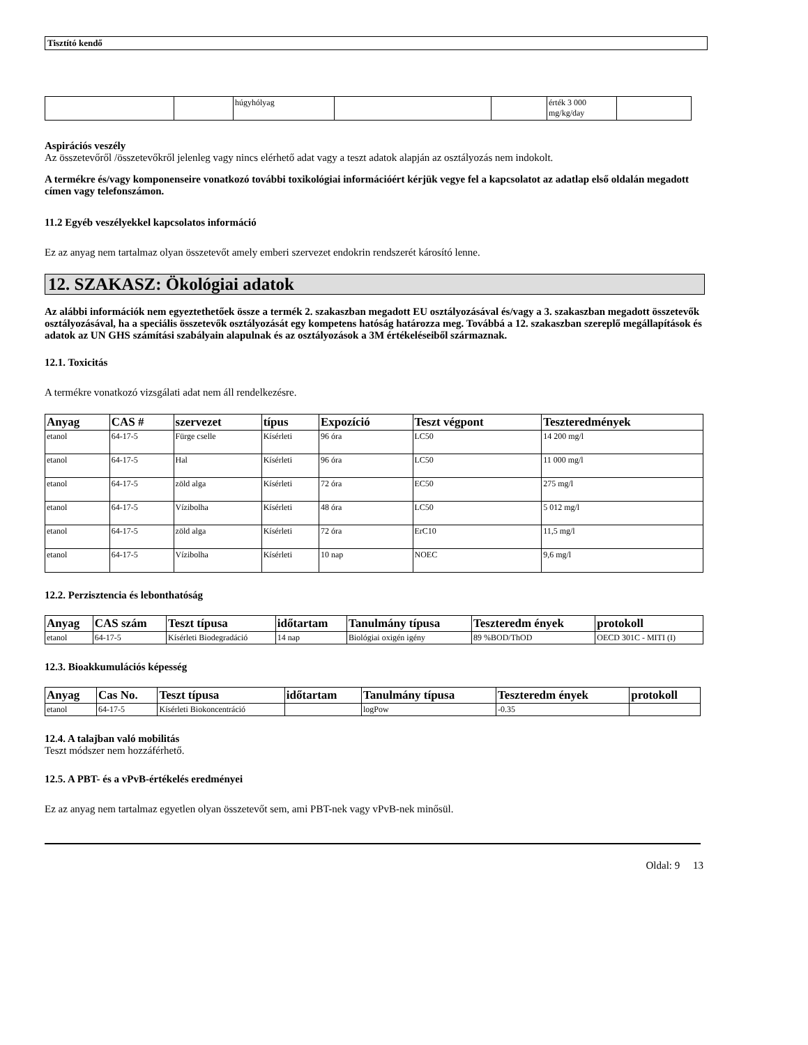Tisztító kendő
| | | húgyhólyag | | | érték 3 000 mg/kg/day | |
Aspirációs veszély
Az összetevőről /összetevőkről jelenleg vagy nincs elérhető adat vagy a teszt adatok alapján az osztályozás nem indokolt.
A termékre és/vagy komponenseire vonatkozó további toxikológiai információért kérjük vegye fel a kapcsolatot az adatlap első oldalán megadott címen vagy telefonszámon.
11.2 Egyéb veszélyekkel kapcsolatos információ
Ez az anyag nem tartalmaz olyan összetevőt amely emberi szervezet endokrin rendszerét károsító lenne.
12. SZAKASZ: Ökológiai adatok
Az alábbi információk nem egyeztethetőek össze a termék 2. szakaszban megadott EU osztályozásával és/vagy a 3. szakaszban megadott összetevők osztályozásával, ha a speciális összetevők osztályozását egy kompetens hatóság határozza meg. Továbbá a 12. szakaszban szereplő megállapítások és adatok az UN GHS számítási szabályain alapulnak és az osztályozások a 3M értékeléseiből származnak.
12.1. Toxicitás
A termékre vonatkozó vizsgálati adat nem áll rendelkezésre.
| Anyag | CAS # | szervezet | típus | Expozíció | Teszt végpont | Teszteredmények |
| --- | --- | --- | --- | --- | --- | --- |
| etanol | 64-17-5 | Fürge cselle | Kísérleti | 96 óra | LC50 | 14 200 mg/l |
| etanol | 64-17-5 | Hal | Kísérleti | 96 óra | LC50 | 11 000 mg/l |
| etanol | 64-17-5 | zöld alga | Kísérleti | 72 óra | EC50 | 275 mg/l |
| etanol | 64-17-5 | Vízibolha | Kísérleti | 48 óra | LC50 | 5 012 mg/l |
| etanol | 64-17-5 | zöld alga | Kísérleti | 72 óra | ErC10 | 11,5 mg/l |
| etanol | 64-17-5 | Vízibolha | Kísérleti | 10 nap | NOEC | 9,6 mg/l |
12.2. Perzisztencia és lebonthatóság
| Anyag | CAS szám | Teszt típusa | időtartam | Tanulmány típusa | Teszteredm ények | protokoll |
| --- | --- | --- | --- | --- | --- | --- |
| etanol | 64-17-5 | Kísérleti Biodegradáció | 14 nap | Biológiai oxigén igény | 89 %BOD/ThOD | OECD 301C - MITI (I) |
12.3. Bioakkumulációs képesség
| Anyag | Cas No. | Teszt típusa | időtartam | Tanulmány típusa | Teszteredm ények | protokoll |
| --- | --- | --- | --- | --- | --- | --- |
| etanol | 64-17-5 | Kísérleti Biokoncentráció | | logPow | -0.35 | |
12.4. A talajban való mobilitás
Teszt módszer nem hozzáférhető.
12.5. A PBT- és a vPvB-értékelés eredményei
Ez az anyag nem tartalmaz egyetlen olyan összetevőt sem, ami PBT-nek vagy vPvB-nek minősül.
Oldal: 9 13